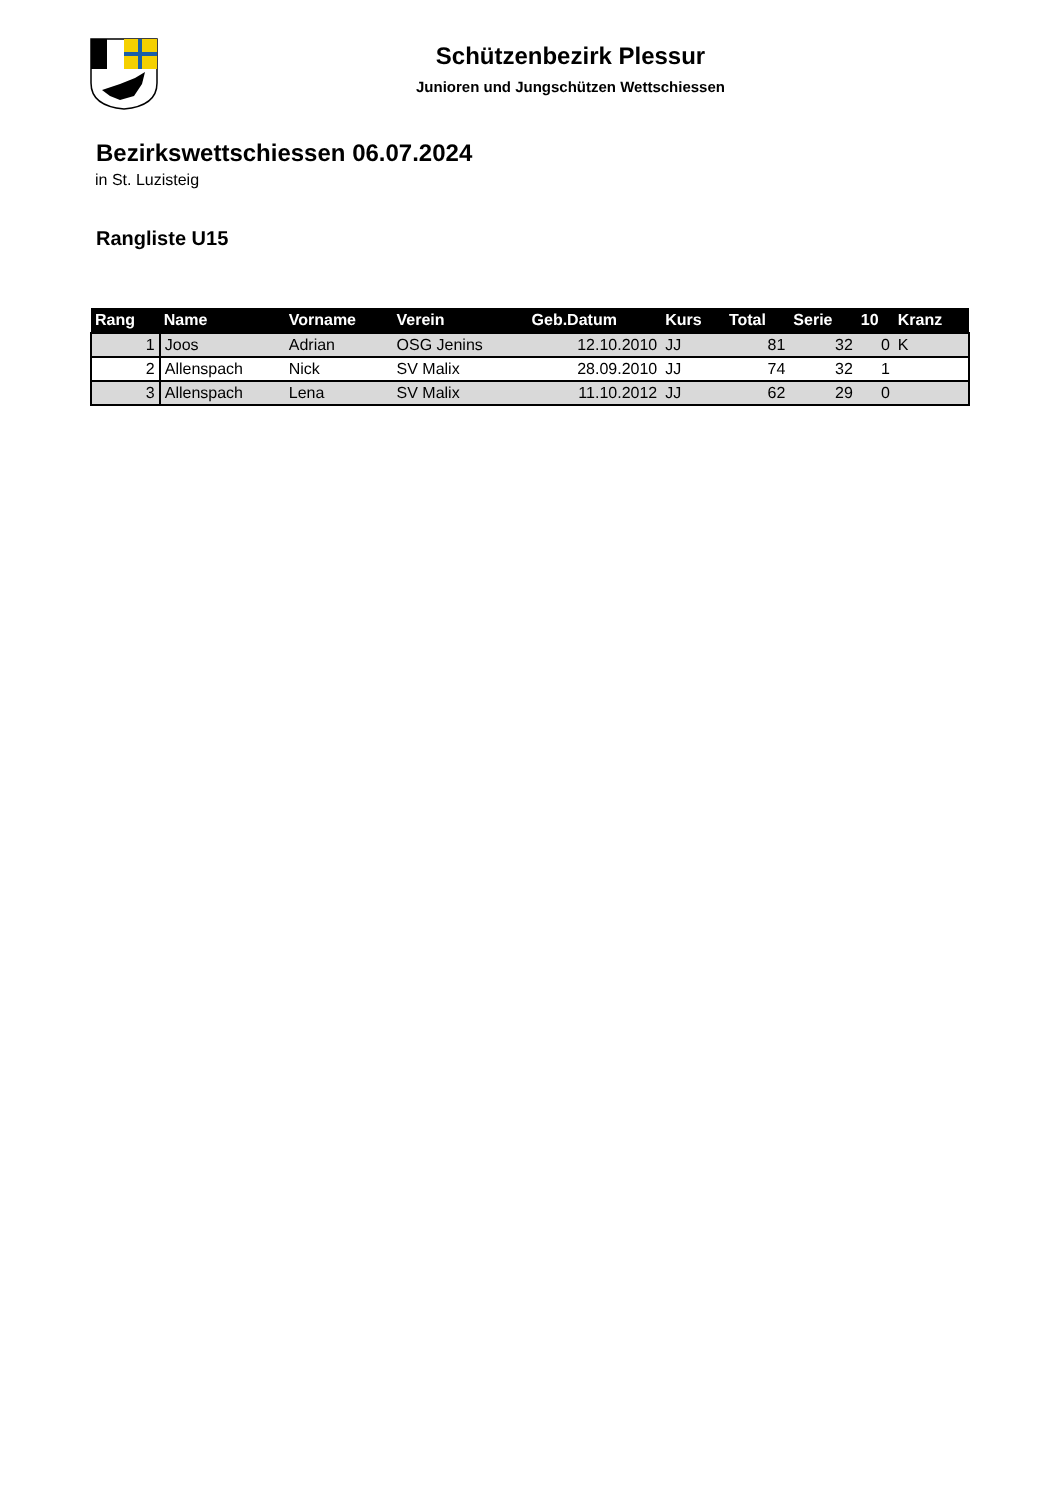Schützenbezirk Plessur
Junioren und Jungschützen Wettschiessen
Bezirkswettschiessen 06.07.2024
in St. Luzisteig
Rangliste U15
| Rang | Name | Vorname | Verein | Geb.Datum | Kurs | Total | Serie | 10 | Kranz |
| --- | --- | --- | --- | --- | --- | --- | --- | --- | --- |
| 1 | Joos | Adrian | OSG Jenins | 12.10.2010 | JJ | 81 | 32 | 0 | K |
| 2 | Allenspach | Nick | SV Malix | 28.09.2010 | JJ | 74 | 32 | 1 | |
| 3 | Allenspach | Lena | SV Malix | 11.10.2012 | JJ | 62 | 29 | 0 | |